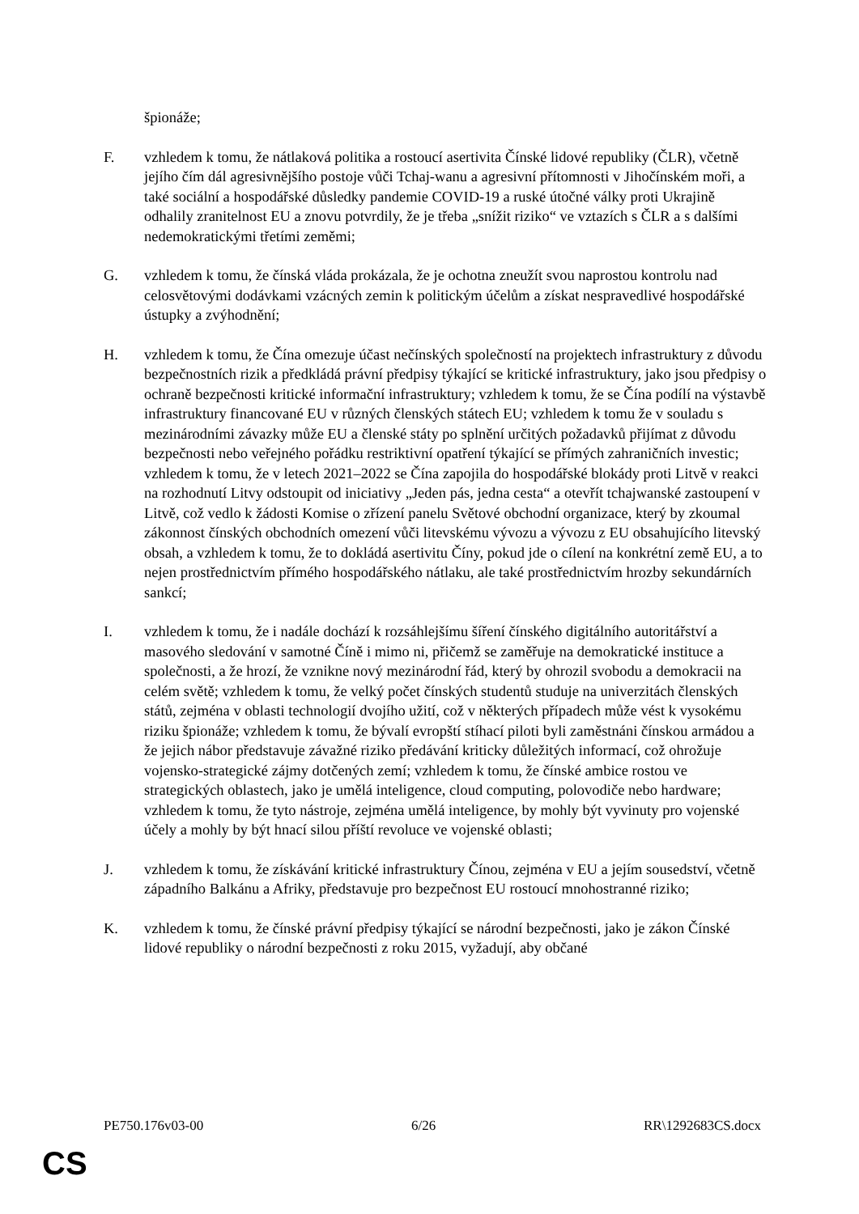špionáže;
F. vzhledem k tomu, že nátlaková politika a rostoucí asertivita Čínské lidové republiky (ČLR), včetně jejího čím dál agresivnějšího postoje vůči Tchaj-wanu a agresivní přítomnosti v Jihočínském moři, a také sociální a hospodářské důsledky pandemie COVID-19 a ruské útočné války proti Ukrajině odhalily zranitelnost EU a znovu potvrdily, že je třeba „snížit riziko“ ve vztazích s ČLR a s dalšími nedemokratickými třetími zeměmi;
G. vzhledem k tomu, že čínská vláda prokázala, že je ochotna zneužít svou naprostou kontrolu nad celosvětovými dodávkami vzácných zemin k politickým účelům a získat nespravedlivé hospodářské ústupky a zvýhodnění;
H. vzhledem k tomu, že Čína omezuje účast nečínských společností na projektech infrastruktury z důvodu bezpečnostních rizik a předkládá právní předpisy týkající se kritické infrastruktury, jako jsou předpisy o ochraně bezpečnosti kritické informační infrastruktury; vzhledem k tomu, že se Čína podílí na výstavbě infrastruktury financované EU v různých členských státech EU; vzhledem k tomu že v souladu s mezinárodními závazky může EU a členské státy po splnění určitých požadavků přijímat z důvodu bezpečnosti nebo veřejného pořádku restriktivní opatření týkající se přímých zahraničních investic; vzhledem k tomu, že v letech 2021–2022 se Čína zapojila do hospodářské blokády proti Litvě v reakci na rozhodnutí Litvy odstoupit od iniciativy „Jeden pás, jedna cesta“ a otevřít tchajwanské zastoupení v Litvě, což vedlo k žádosti Komise o zřízení panelu Světové obchodní organizace, který by zkoumal zákonnost čínských obchodních omezení vůči litevskému vývozu a vývozu z EU obsahujícího litevský obsah, a vzhledem k tomu, že to dokládá asertivitu Číny, pokud jde o cílení na konkrétní země EU, a to nejen prostřednictvím přímého hospodářského nátlaku, ale také prostřednictvím hrozby sekundárních sankcí;
I. vzhledem k tomu, že i nadále dochází k rozsáhlejšímu šíření čínského digitálního autoritářství a masového sledování v samotné Číně i mimo ni, přičemž se zaměřuje na demokratické instituce a společnosti, a že hrozí, že vznikne nový mezinárodní řád, který by ohrozil svobodu a demokracii na celém světě; vzhledem k tomu, že velký počet čínských studentů studuje na univerzitách členských států, zejména v oblasti technologií dvojího užití, což v některých případech může vést k vysokému riziku špionáže; vzhledem k tomu, že bývalí evropští stíhací piloti byli zaměstnáni čínskou armádou a že jejich nábor představuje závažné riziko předávání kriticky důležitých informací, což ohrožuje vojensko-strategické zájmy dotčených zemí; vzhledem k tomu, že čínské ambice rostou ve strategických oblastech, jako je umělá inteligence, cloud computing, polovodiče nebo hardware; vzhledem k tomu, že tyto nástroje, zejména umělá inteligence, by mohly být vyvinuty pro vojenské účely a mohly by být hnací silou příští revoluce ve vojenské oblasti;
J. vzhledem k tomu, že získávání kritické infrastruktury Čínou, zejména v EU a jejím sousedství, včetně západního Balkánu a Afriky, představuje pro bezpečnost EU rostoucí mnohostranné riziko;
K. vzhledem k tomu, že čínské právní předpisy týkající se národní bezpečnosti, jako je zákon Čínské lidové republiky o národní bezpečnosti z roku 2015, vyžadují, aby občané
PE750.176v03-00 6/26 RR\1292683CS.docx
CS